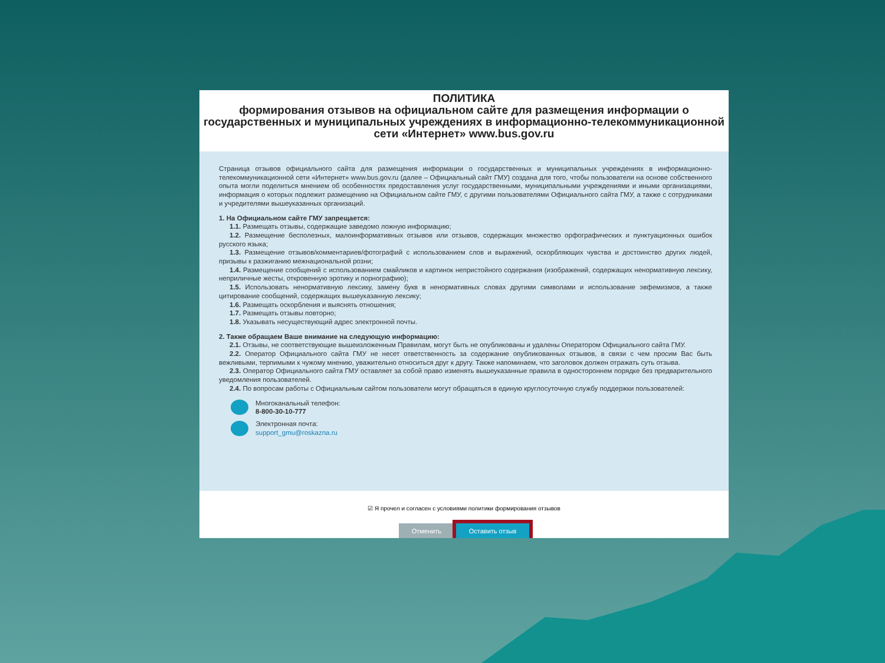ПОЛИТИКА
формирования отзывов на официальном сайте для размещения информации о государственных и муниципальных учреждениях в информационно-телекоммуникационной сети «Интернет» www.bus.gov.ru
Страница отзывов официального сайта для размещения информации о государственных и муниципальных учреждениях в информационно-телекоммуникационной сети «Интернет» www.bus.gov.ru (далее – Официальный сайт ГМУ) создана для того, чтобы пользователи на основе собственного опыта могли поделиться мнением об особенностях предоставления услуг государственными, муниципальными учреждениями и иными организациями, информация о которых подлежит размещению на Официальном сайте ГМУ, с другими пользователями Официального сайта ГМУ, а также с сотрудниками и учредителями вышеуказанных организаций.
1. На Официальном сайте ГМУ запрещается:
1.1. Размещать отзывы, содержащие заведомо ложную информацию;
1.2. Размещение бесполезных, малоинформативных отзывов или отзывов, содержащих множество орфографических и пунктуационных ошибок русского языка;
1.3. Размещение отзывов/комментариев/фотографий с использованием слов и выражений, оскорбляющих чувства и достоинство других людей, призывы к разжиганию межнациональной розни;
1.4. Размещение сообщений с использованием смайликов и картинок непристойного содержания (изображений, содержащих ненормативную лексику, неприличные жесты, откровенную эротику и порнографию);
1.5. Использовать ненормативную лексику, замену букв в ненормативных словах другими символами и использование эвфемизмов, а также цитирование сообщений, содержащих вышеуказанную лексику;
1.6. Размещать оскорбления и выяснять отношения;
1.7. Размещать отзывы повторно;
1.8. Указывать несуществующий адрес электронной почты.
2. Также обращаем Ваше внимание на следующую информацию:
2.1. Отзывы, не соответствующие вышеизложенным Правилам, могут быть не опубликованы и удалены Оператором Официального сайта ГМУ.
2.2. Оператор Официального сайта ГМУ не несет ответственность за содержание опубликованных отзывов, в связи с чем просим Вас быть вежливыми, терпимыми к чужому мнению, уважительно относиться друг к другу. Также напоминаем, что заголовок должен отражать суть отзыва.
2.3. Оператор Официального сайта ГМУ оставляет за собой право изменять вышеуказанные правила в одностороннем порядке без предварительного уведомления пользователей.
2.4. По вопросам работы с Официальным сайтом пользователи могут обращаться в единую круглосуточную службу поддержки пользователей:
Многоканальный телефон:
8-800-30-10-777
Электронная почта:
support_gmu@roskazna.ru
☑ Я прочел и согласен с условиями политики формирования отзывов
Отменить Оставить отзыв